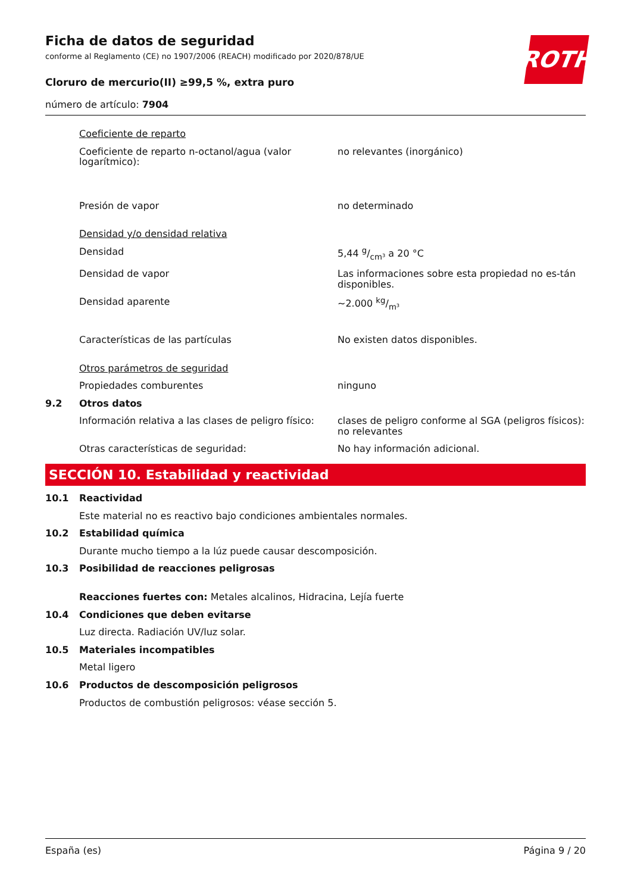ROTH
Ficha de datos de seguridad
conforme al Reglamento (CE) no 1907/2006 (REACH) modificado por 2020/878/UE
Cloruro de mercurio(II) ≥99,5 %, extra puro
número de artículo: 7904
| | Coeficiente de reparto | |
| | Coeficiente de reparto n-octanol/agua (valor logarítmico): | no relevantes (inorgánico) |
| | Presión de vapor | no determinado |
| | Densidad y/o densidad relativa | |
| | Densidad | 5,44 g/cm³ a 20 °C |
| | Densidad de vapor | Las informaciones sobre esta propiedad no es-tán disponibles. |
| | Densidad aparente | ~2.000 kg/m³ |
| | Características de las partículas | No existen datos disponibles. |
| | Otros parámetros de seguridad | |
| | Propiedades comburentes | ninguno |
| 9.2 | Otros datos | |
| | Información relativa a las clases de peligro físico: | clases de peligro conforme al SGA (peligros físicos): no relevantes |
| | Otras características de seguridad: | No hay información adicional. |
SECCIÓN 10. Estabilidad y reactividad
| 10.1 | Reactividad |
| | Este material no es reactivo bajo condiciones ambientales normales. |
| 10.2 | Estabilidad química |
| | Durante mucho tiempo a la lúz puede causar descomposición. |
| 10.3 | Posibilidad de reacciones peligrosas |
| | Reacciones fuertes con: Metales alcalinos, Hidracina, Lejía fuerte |
| 10.4 | Condiciones que deben evitarse |
| | Luz directa. Radiación UV/luz solar. |
| 10.5 | Materiales incompatibles |
| | Metal ligero |
| 10.6 | Productos de descomposición peligrosos |
| | Productos de combustión peligrosos: véase sección 5. |
España (es) Página 9 / 20